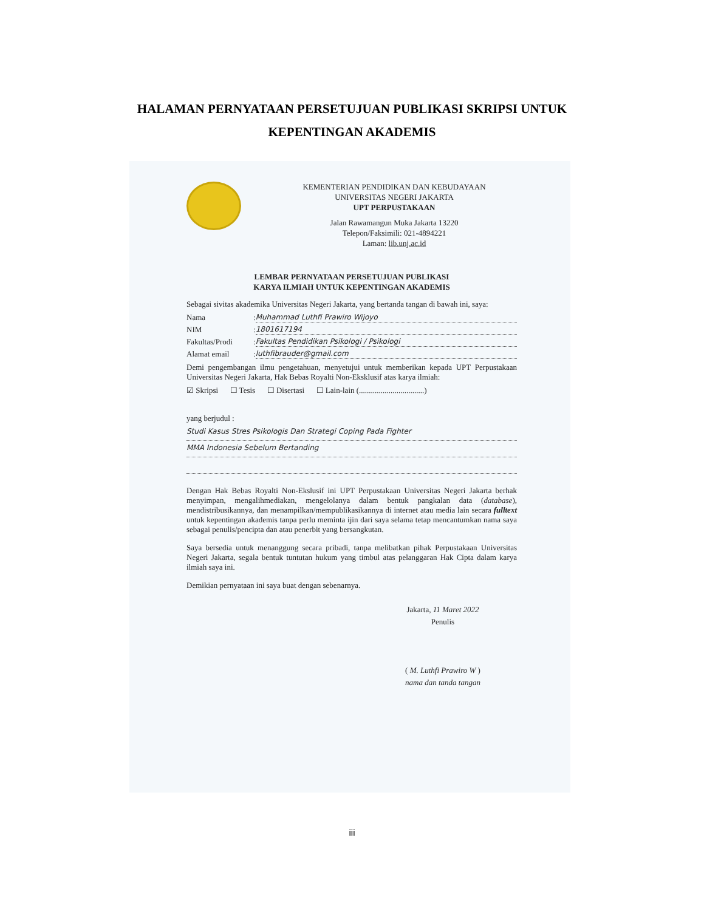HALAMAN PERNYATAAN PERSETUJUAN PUBLIKASI SKRIPSI UNTUK
KEPENTINGAN AKADEMIS
KEMENTERIAN PENDIDIKAN DAN KEBUDAYAAN
UNIVERSITAS NEGERI JAKARTA
UPT PERPUSTAKAAN
Jalan Rawamangun Muka Jakarta 13220
Telepon/Faksimili: 021-4894221
Laman: lib.unj.ac.id
LEMBAR PERNYATAAN PERSETUJUAN PUBLIKASI
KARYA ILMIAH UNTUK KEPENTINGAN AKADEMIS
Sebagai sivitas akademika Universitas Negeri Jakarta, yang bertanda tangan di bawah ini, saya:
Nama: Muhammad Luthfi Prawiro Wijoyo
NIM: 1801617194
Fakultas/Prodi: Fakultas Pendidikan Psikologi / Psikologi
Alamat email: luthfibrauder@gmail.com
Demi pengembangan ilmu pengetahuan, menyetujui untuk memberikan kepada UPT Perpustakaan Universitas Negeri Jakarta, Hak Bebas Royalti Non-Eksklusif atas karya ilmiah:
☑ Skripsi ☐ Tesis ☐ Disertasi ☐ Lain-lain (.................................)
yang berjudul :
Studi Kasus Stres Psikologis Dan Strategi Coping Pada Fighter
MMA Indonesia Sebelum Bertanding
Dengan Hak Bebas Royalti Non-Ekslusif ini UPT Perpustakaan Universitas Negeri Jakarta berhak menyimpan, mengalihmediakan, mengelolanya dalam bentuk pangkalan data (database), mendistribusikannya, dan menampilkan/mempublikasikannya di internet atau media lain secara fulltext untuk kepentingan akademis tanpa perlu meminta ijin dari saya selama tetap mencantumkan nama saya sebagai penulis/pencipta dan atau penerbit yang bersangkutan.
Saya bersedia untuk menanggung secara pribadi, tanpa melibatkan pihak Perpustakaan Universitas Negeri Jakarta, segala bentuk tuntutan hukum yang timbul atas pelanggaran Hak Cipta dalam karya ilmiah saya ini.
Demikian pernyataan ini saya buat dengan sebenarnya.
Jakarta, 11 Maret 2022
Penulis
( M. Luthfi Prawiro W )
nama dan tanda tangan
iii